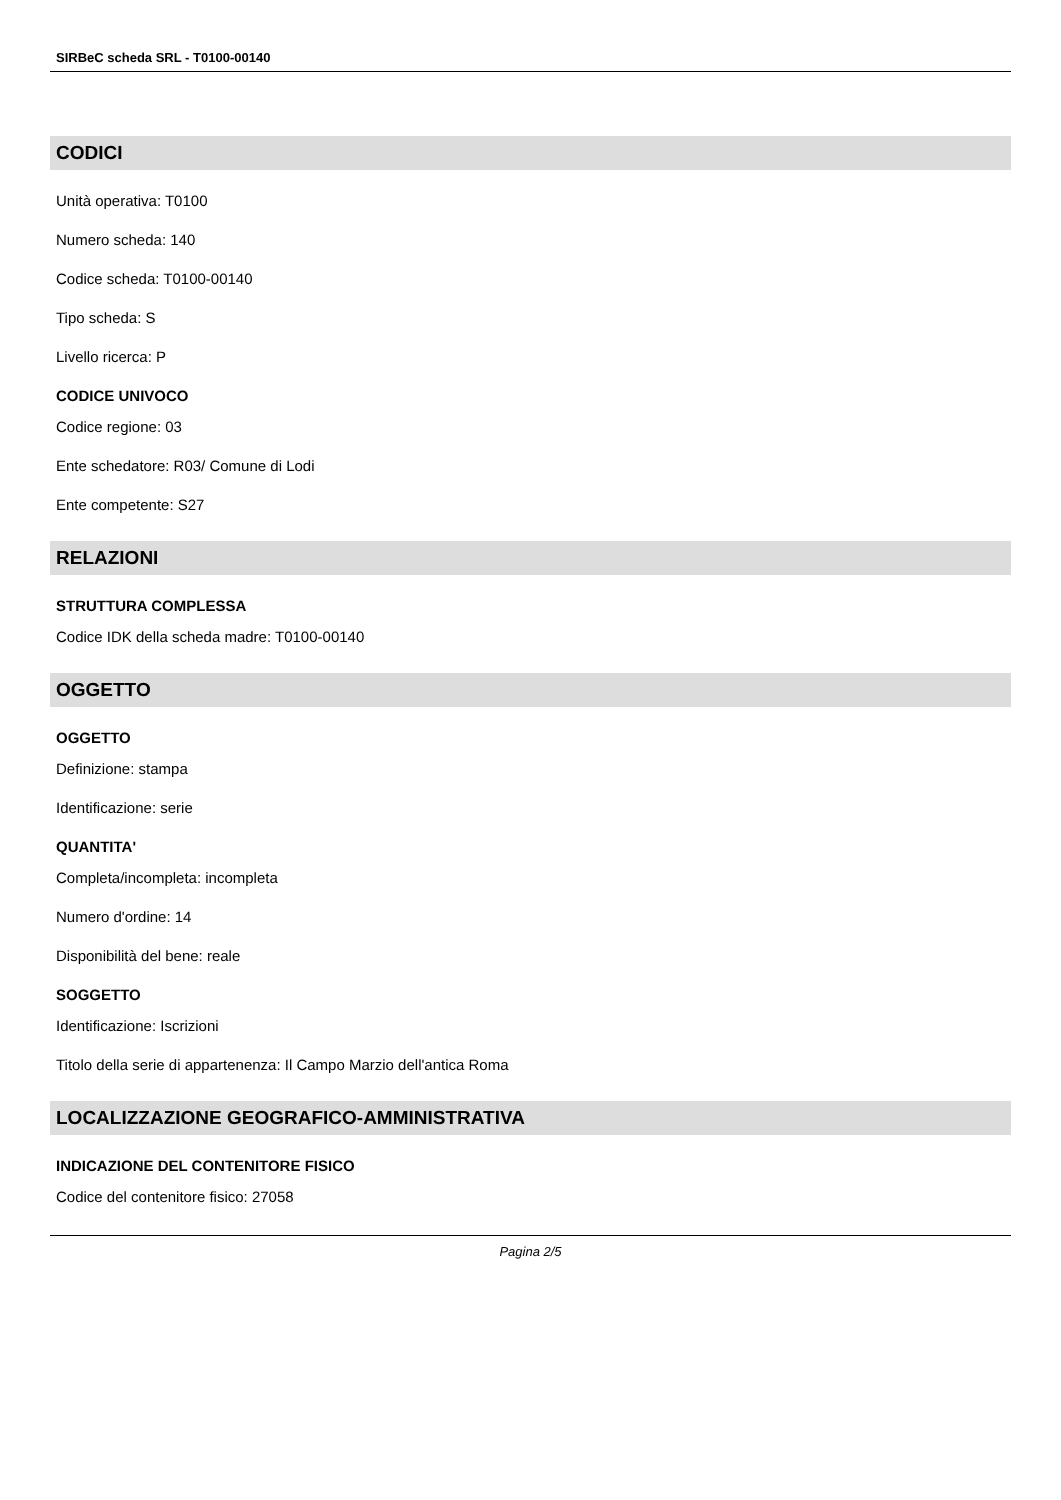SIRBeC scheda SRL - T0100-00140
CODICI
Unità operativa: T0100
Numero scheda: 140
Codice scheda: T0100-00140
Tipo scheda: S
Livello ricerca: P
CODICE UNIVOCO
Codice regione: 03
Ente schedatore: R03/ Comune di Lodi
Ente competente: S27
RELAZIONI
STRUTTURA COMPLESSA
Codice IDK della scheda madre: T0100-00140
OGGETTO
OGGETTO
Definizione: stampa
Identificazione: serie
QUANTITA'
Completa/incompleta: incompleta
Numero d'ordine: 14
Disponibilità del bene: reale
SOGGETTO
Identificazione: Iscrizioni
Titolo della serie di appartenenza: Il Campo Marzio dell'antica Roma
LOCALIZZAZIONE GEOGRAFICO-AMMINISTRATIVA
INDICAZIONE DEL CONTENITORE FISICO
Codice del contenitore fisico: 27058
Pagina 2/5